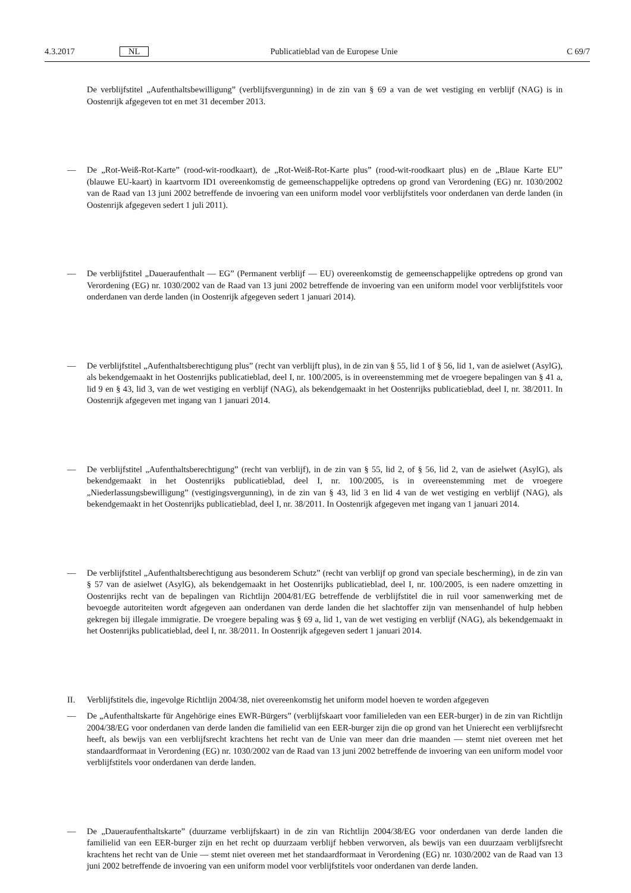4.3.2017 NL Publicatieblad van de Europese Unie C 69/7
De verblijfstitel „Aufenthaltsbewilligung” (verblijfsvergunning) in de zin van § 69 a van de wet vestiging en verblijf (NAG) is in Oostenrijk afgegeven tot en met 31 december 2013.
— De „Rot-Weiß-Rot-Karte” (rood-wit-roodkaart), de „Rot-Weiß-Rot-Karte plus” (rood-wit-roodkaart plus) en de „Blaue Karte EU” (blauwe EU-kaart) in kaartvorm ID1 overeenkomstig de gemeenschappelijke optredens op grond van Verordening (EG) nr. 1030/2002 van de Raad van 13 juni 2002 betreffende de invoering van een uniform model voor verblijfstitels voor onderdanen van derde landen (in Oostenrijk afgegeven sedert 1 juli 2011).
— De verblijfstitel „Daueraufenthalt — EG” (Permanent verblijf — EU) overeenkomstig de gemeenschappelijke optredens op grond van Verordening (EG) nr. 1030/2002 van de Raad van 13 juni 2002 betreffende de invoering van een uniform model voor verblijfstitels voor onderdanen van derde landen (in Oostenrijk afgegeven sedert 1 januari 2014).
— De verblijfstitel „Aufenthaltsberechtigung plus” (recht van verblijft plus), in de zin van § 55, lid 1 of § 56, lid 1, van de asielwet (AsylG), als bekendgemaakt in het Oostenrijks publicatieblad, deel I, nr. 100/2005, is in overeenstemming met de vroegere bepalingen van § 41 a, lid 9 en § 43, lid 3, van de wet vestiging en verblijf (NAG), als bekendgemaakt in het Oostenrijks publicatieblad, deel I, nr. 38/2011. In Oostenrijk afgegeven met ingang van 1 januari 2014.
— De verblijfstitel „Aufenthaltsberechtigung” (recht van verblijf), in de zin van § 55, lid 2, of § 56, lid 2, van de asielwet (AsylG), als bekendgemaakt in het Oostenrijks publicatieblad, deel I, nr. 100/2005, is in overeenstemming met de vroegere „Niederlassungsbewilligung” (vestigingsvergunning), in de zin van § 43, lid 3 en lid 4 van de wet vestiging en verblijf (NAG), als bekendgemaakt in het Oostenrijks publicatieblad, deel I, nr. 38/2011. In Oostenrijk afgegeven met ingang van 1 januari 2014.
— De verblijfstitel „Aufenthaltsberechtigung aus besonderem Schutz” (recht van verblijf op grond van speciale bescherming), in de zin van § 57 van de asielwet (AsylG), als bekendgemaakt in het Oostenrijks publicatieblad, deel I, nr. 100/2005, is een nadere omzetting in Oostenrijks recht van de bepalingen van Richtlijn 2004/81/EG betreffende de verblijfstitel die in ruil voor samenwerking met de bevoegde autoriteiten wordt afgegeven aan onderdanen van derde landen die het slachtoffer zijn van mensenhandel of hulp hebben gekregen bij illegale immigratie. De vroegere bepaling was § 69 a, lid 1, van de wet vestiging en verblijf (NAG), als bekendgemaakt in het Oostenrijks publicatieblad, deel I, nr. 38/2011. In Oostenrijk afgegeven sedert 1 januari 2014.
II. Verblijfstitels die, ingevolge Richtlijn 2004/38, niet overeenkomstig het uniform model hoeven te worden afgegeven
— De „Aufenthaltskarte für Angehörige eines EWR-Bürgers” (verblijfskaart voor familieleden van een EER-burger) in de zin van Richtlijn 2004/38/EG voor onderdanen van derde landen die familielid van een EER-burger zijn die op grond van het Unierecht een verblijfsrecht heeft, als bewijs van een verblijfsrecht krachtens het recht van de Unie van meer dan drie maanden — stemt niet overeen met het standaardformaat in Verordening (EG) nr. 1030/2002 van de Raad van 13 juni 2002 betreffende de invoering van een uniform model voor verblijfstitels voor onderdanen van derde landen.
— De „Daueraufenthaltskarte” (duurzame verblijfskaart) in de zin van Richtlijn 2004/38/EG voor onderdanen van derde landen die familielid van een EER-burger zijn en het recht op duurzaam verblijf hebben verworven, als bewijs van een duurzaam verblijfsrecht krachtens het recht van de Unie — stemt niet overeen met het standaardformaat in Verordening (EG) nr. 1030/2002 van de Raad van 13 juni 2002 betreffende de invoering van een uniform model voor verblijfstitels voor onderdanen van derde landen.